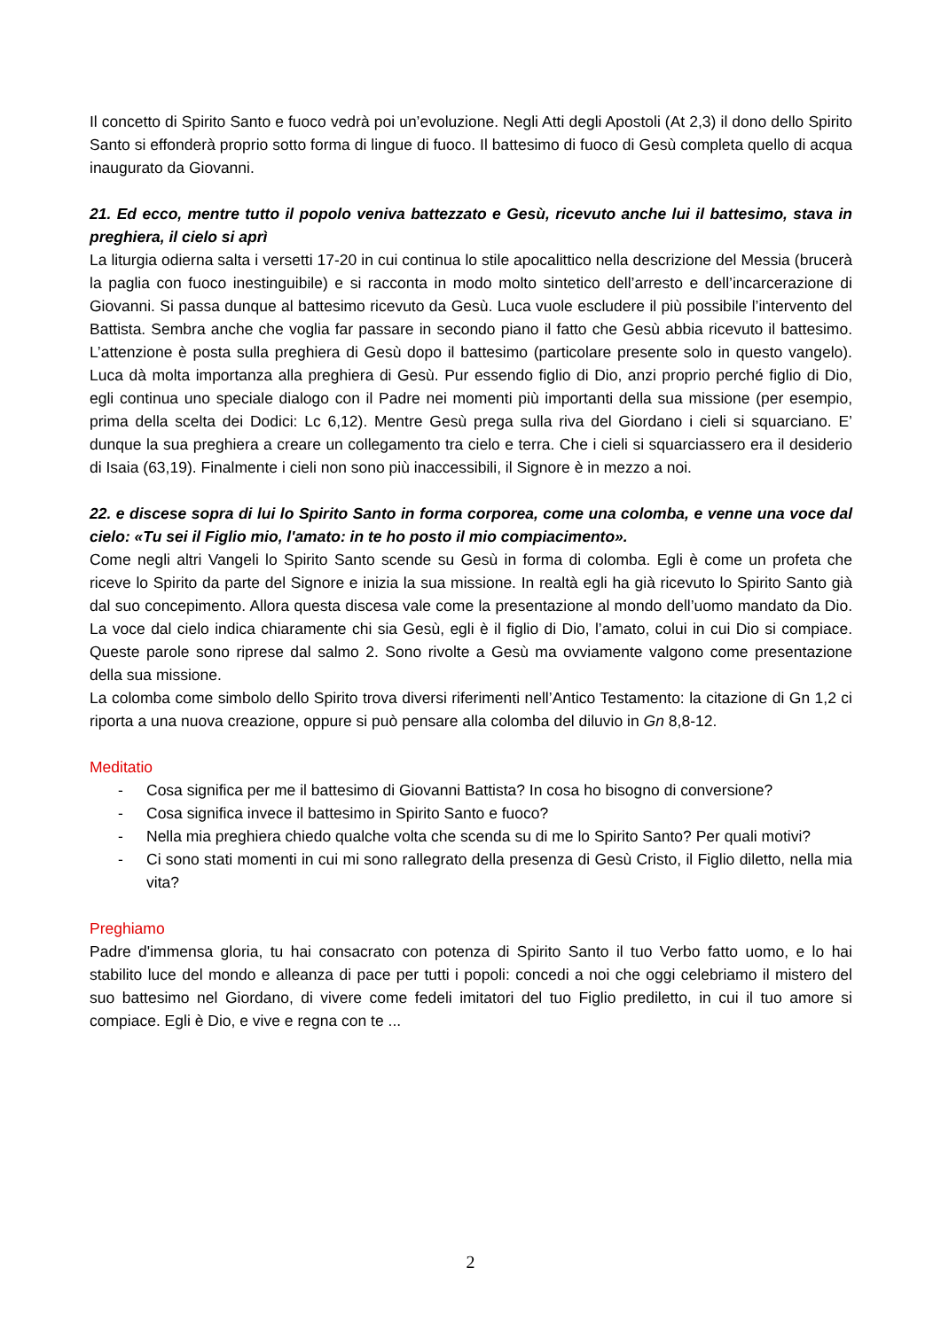Il concetto di Spirito Santo e fuoco vedrà poi un’evoluzione. Negli Atti degli Apostoli (At 2,3) il dono dello Spirito Santo si effonderà proprio sotto forma di lingue di fuoco. Il battesimo di fuoco di Gesù completa quello di acqua inaugurato da Giovanni.
21. Ed ecco, mentre tutto il popolo veniva battezzato e Gesù, ricevuto anche lui il battesimo, stava in preghiera, il cielo si aprì
La liturgia odierna salta i versetti 17-20 in cui continua lo stile apocalittico nella descrizione del Messia (brucerà la paglia con fuoco inestinguibile) e si racconta in modo molto sintetico dell’arresto e dell’incarcerazione di Giovanni. Si passa dunque al battesimo ricevuto da Gesù. Luca vuole escludere il più possibile l’intervento del Battista. Sembra anche che voglia far passare in secondo piano il fatto che Gesù abbia ricevuto il battesimo. L’attenzione è posta sulla preghiera di Gesù dopo il battesimo (particolare presente solo in questo vangelo). Luca dà molta importanza alla preghiera di Gesù. Pur essendo figlio di Dio, anzi proprio perché figlio di Dio, egli continua uno speciale dialogo con il Padre nei momenti più importanti della sua missione (per esempio, prima della scelta dei Dodici: Lc 6,12). Mentre Gesù prega sulla riva del Giordano i cieli si squarciano. E’ dunque la sua preghiera a creare un collegamento tra cielo e terra. Che i cieli si squarciassero era il desiderio di Isaia (63,19). Finalmente i cieli non sono più inaccessibili, il Signore è in mezzo a noi.
22. e discese sopra di lui lo Spirito Santo in forma corporea, come una colomba, e venne una voce dal cielo: «Tu sei il Figlio mio, l'amato: in te ho posto il mio compiacimento».
Come negli altri Vangeli lo Spirito Santo scende su Gesù in forma di colomba. Egli è come un profeta che riceve lo Spirito da parte del Signore e inizia la sua missione. In realtà egli ha già ricevuto lo Spirito Santo già dal suo concepimento. Allora questa discesa vale come la presentazione al mondo dell’uomo mandato da Dio. La voce dal cielo indica chiaramente chi sia Gesù, egli è il figlio di Dio, l’amato, colui in cui Dio si compiace. Queste parole sono riprese dal salmo 2. Sono rivolte a Gesù ma ovviamente valgono come presentazione della sua missione.
La colomba come simbolo dello Spirito trova diversi riferimenti nell’Antico Testamento: la citazione di Gn 1,2 ci riporta a una nuova creazione, oppure si può pensare alla colomba del diluvio in Gn 8,8-12.
Meditatio
- Cosa significa per me il battesimo di Giovanni Battista? In cosa ho bisogno di conversione?
- Cosa significa invece il battesimo in Spirito Santo e fuoco?
- Nella mia preghiera chiedo qualche volta che scenda su di me lo Spirito Santo? Per quali motivi?
- Ci sono stati momenti in cui mi sono rallegrato della presenza di Gesù Cristo, il Figlio diletto, nella mia vita?
Preghiamo
Padre d'immensa gloria, tu hai consacrato con potenza di Spirito Santo il tuo Verbo fatto uomo, e lo hai stabilito luce del mondo e alleanza di pace per tutti i popoli: concedi a noi che oggi celebriamo il mistero del suo battesimo nel Giordano, di vivere come fedeli imitatori del tuo Figlio prediletto, in cui il tuo amore si compiace. Egli è Dio, e vive e regna con te ...
2